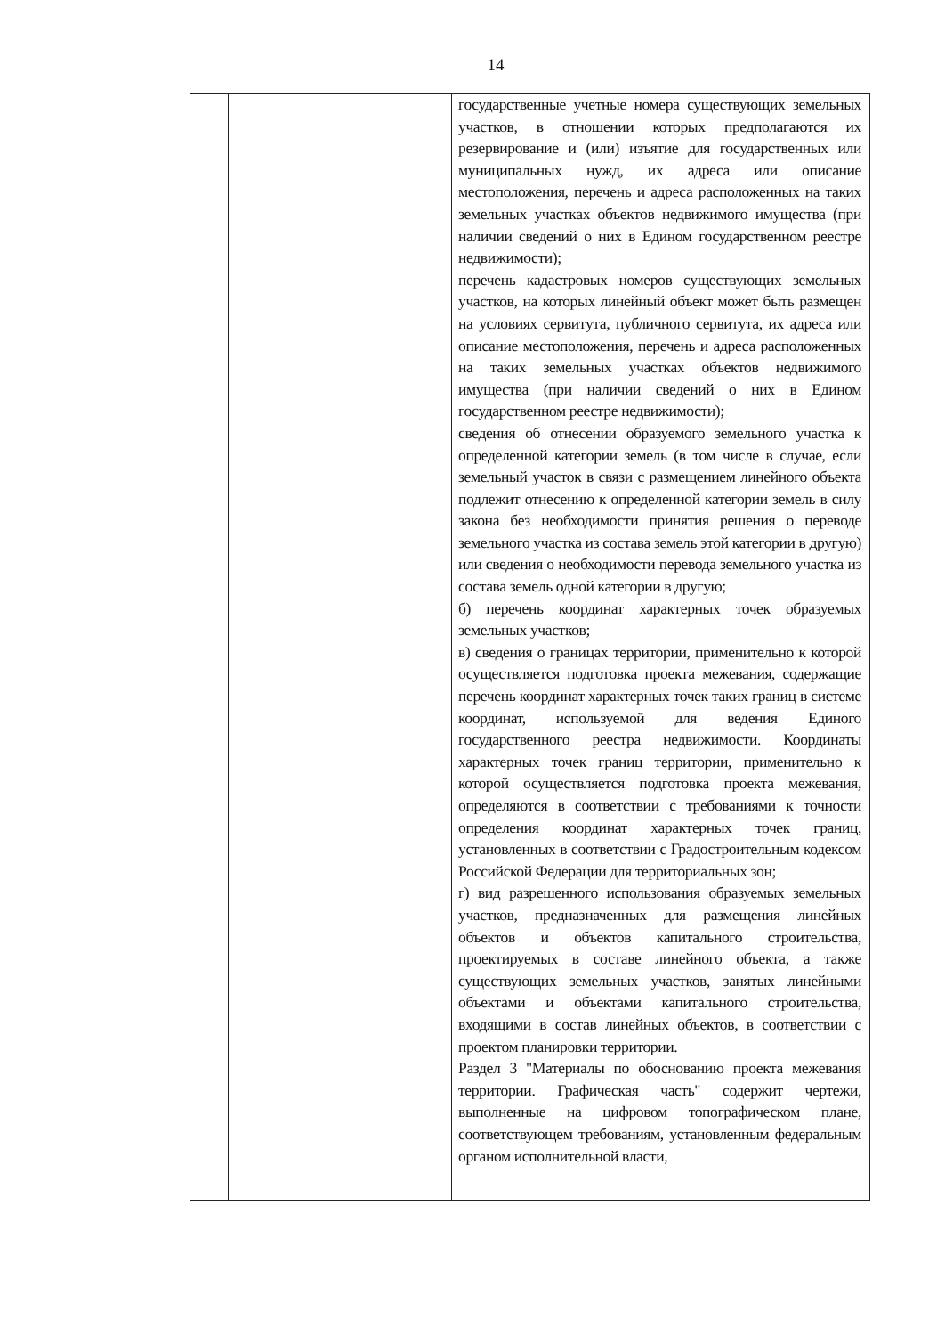14
| | | государственные учетные номера существующих земельных участков, в отношении которых предполагаются их резервирование и (или) изъятие для государственных или муниципальных нужд, их адреса или описание местоположения, перечень и адреса расположенных на таких земельных участках объектов недвижимого имущества (при наличии сведений о них в Едином государственном реестре недвижимости); перечень кадастровых номеров существующих земельных участков, на которых линейный объект может быть размещен на условиях сервитута, публичного сервитута, их адреса или описание местоположения, перечень и адреса расположенных на таких земельных участках объектов недвижимого имущества (при наличии сведений о них в Едином государственном реестре недвижимости); сведения об отнесении образуемого земельного участка к определенной категории земель (в том числе в случае, если земельный участок в связи с размещением линейного объекта подлежит отнесению к определенной категории земель в силу закона без необходимости принятия решения о переводе земельного участка из состава земель этой категории в другую) или сведения о необходимости перевода земельного участка из состава земель одной категории в другую; б) перечень координат характерных точек образуемых земельных участков; в) сведения о границах территории, применительно к которой осуществляется подготовка проекта межевания, содержащие перечень координат характерных точек таких границ в системе координат, используемой для ведения Единого государственного реестра недвижимости. Координаты характерных точек границ территории, применительно к которой осуществляется подготовка проекта межевания, определяются в соответствии с требованиями к точности определения координат характерных точек границ, установленных в соответствии с Градостроительным кодексом Российской Федерации для территориальных зон; г) вид разрешенного использования образуемых земельных участков, предназначенных для размещения линейных объектов и объектов капитального строительства, проектируемых в составе линейного объекта, а также существующих земельных участков, занятых линейными объектами и объектами капитального строительства, входящими в состав линейных объектов, в соответствии с проектом планировки территории. Раздел 3 "Материалы по обоснованию проекта межевания территории. Графическая часть" содержит чертежи, выполненные на цифровом топографическом плане, соответствующем требованиям, установленным федеральным органом исполнительной власти, |